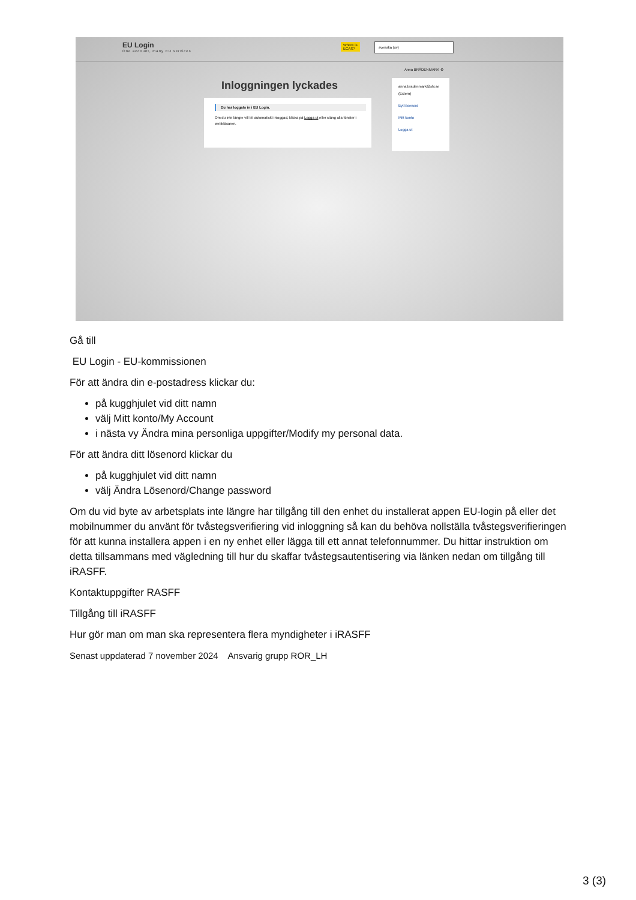EU Login
One account, many EU services
Where is
ECAS?
svenska (sv)
Anna BRÅDENMARK ⚙
Inloggningen lyckades
Du har loggats in i EU Login.
Om du inte längre vill bli automatiskt inloggad, klicka på Logga ut eller stäng alla fönster i webbläsaren.
anna.bradenmark@slv.se
(Extern)
Byt lösenord
Mitt konto
Logga ut
Gå till
EU Login - EU-kommissionen
För att ändra din e-postadress klickar du:
på kugghjulet vid ditt namn
välj Mitt konto/My Account
i nästa vy Ändra mina personliga uppgifter/Modify my personal data.
För att ändra ditt lösenord klickar du
på kugghjulet vid ditt namn
välj Ändra Lösenord/Change password
Om du vid byte av arbetsplats inte längre har tillgång till den enhet du installerat appen EU-login på eller det mobilnummer du använt för tvåstegsverifiering vid inloggning så kan du behöva nollställa tvåstegsverifieringen för att kunna installera appen i en ny enhet eller lägga till ett annat telefonnummer. Du hittar instruktion om detta tillsammans med vägledning till hur du skaffar tvåstegsautentisering via länken nedan om tillgång till iRASFF.
Kontaktuppgifter RASFF
Tillgång till iRASFF
Hur gör man om man ska representera flera myndigheter i iRASFF
Senast uppdaterad 7 november 2024 Ansvarig grupp ROR_LH
3 (3)